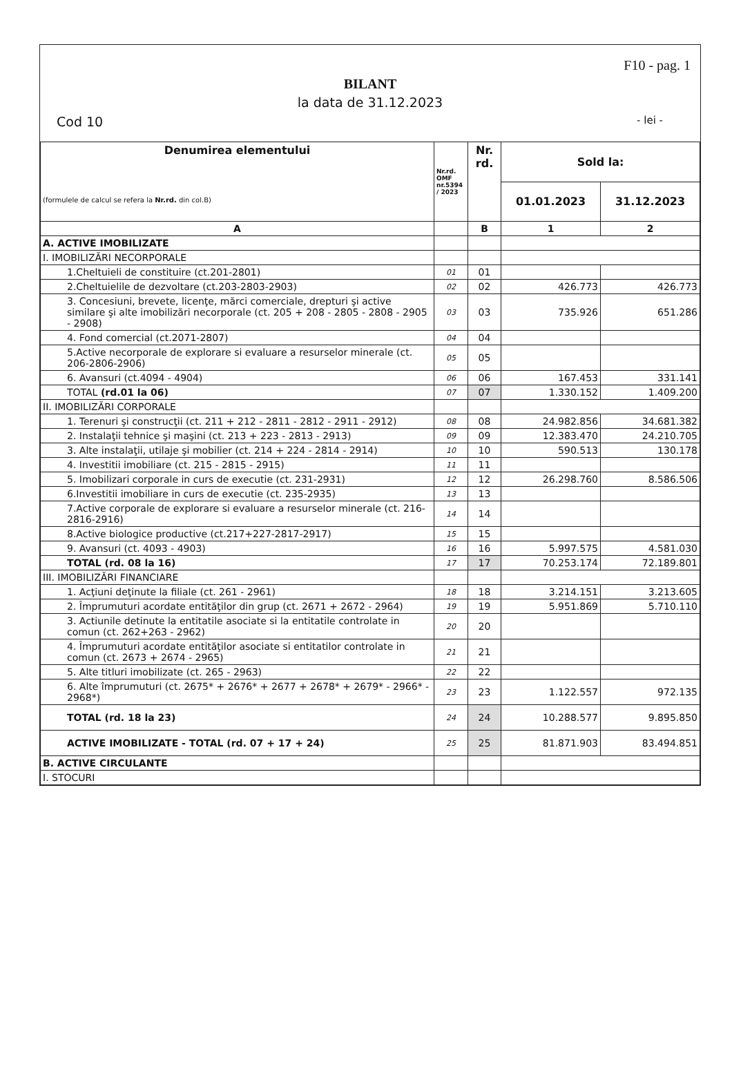F10 - pag. 1
BILANT
la data de 31.12.2023
Cod 10 - lei -
| Denumirea elementului (formulele de calcul se refera la Nr.rd. din col.B) | Nr.rd. OMF nr.5394 / 2023 | Nr. rd. | Sold la: | |
| --- | --- | --- | --- | --- |
| | | | 01.01.2023 | 31.12.2023 |
| A | | B | 1 | 2 |
| A. ACTIVE IMOBILIZATE | | | | |
| I. IMOBILIZĂRI NECORPORALE | | | | |
| 1.Cheltuieli de constituire (ct.201-2801) | 01 | 01 | | |
| 2.Cheltuielile de dezvoltare (ct.203-2803-2903) | 02 | 02 | 426.773 | 426.773 |
| 3. Concesiuni, brevete, licenţe, mărci comerciale, drepturi şi active similare şi alte imobilizări necorporale (ct. 205 + 208 - 2805 - 2808 - 2905 - 2908) | 03 | 03 | 735.926 | 651.286 |
| 4. Fond comercial (ct.2071-2807) | 04 | 04 | | |
| 5.Active necorporale de explorare si evaluare a resurselor minerale (ct. 206-2806-2906) | 05 | 05 | | |
| 6. Avansuri (ct.4094 - 4904) | 06 | 06 | 167.453 | 331.141 |
| TOTAL (rd.01 la 06) | 07 | 07 | 1.330.152 | 1.409.200 |
| II. IMOBILIZĂRI CORPORALE | | | | |
| 1. Terenuri şi construcţii (ct. 211 + 212 - 2811 - 2812 - 2911 - 2912) | 08 | 08 | 24.982.856 | 34.681.382 |
| 2. Instalaţii tehnice şi maşini (ct. 213 + 223 - 2813 - 2913) | 09 | 09 | 12.383.470 | 24.210.705 |
| 3. Alte instalaţii, utilaje şi mobilier (ct. 214 + 224 - 2814 - 2914) | 10 | 10 | 590.513 | 130.178 |
| 4. Investitii imobiliare (ct. 215 - 2815 - 2915) | 11 | 11 | | |
| 5. Imobilizari corporale in curs de executie (ct. 231-2931) | 12 | 12 | 26.298.760 | 8.586.506 |
| 6.Investitii imobiliare in curs de executie (ct. 235-2935) | 13 | 13 | | |
| 7.Active corporale de explorare si evaluare a resurselor minerale (ct. 216-2816-2916) | 14 | 14 | | |
| 8.Active biologice productive (ct.217+227-2817-2917) | 15 | 15 | | |
| 9. Avansuri (ct. 4093 - 4903) | 16 | 16 | 5.997.575 | 4.581.030 |
| TOTAL (rd. 08 la 16) | 17 | 17 | 70.253.174 | 72.189.801 |
| III. IMOBILIZĂRI FINANCIARE | | | | |
| 1. Acţiuni deţinute la filiale (ct. 261 - 2961) | 18 | 18 | 3.214.151 | 3.213.605 |
| 2. Împrumuturi acordate entităţilor din grup (ct. 2671 + 2672 - 2964) | 19 | 19 | 5.951.869 | 5.710.110 |
| 3. Actiunile detinute la entitatile asociate si la entitatile controlate in comun (ct. 262+263 - 2962) | 20 | 20 | | |
| 4. Împrumuturi acordate entităţilor asociate si entitatilor controlate in comun (ct. 2673 + 2674 - 2965) | 21 | 21 | | |
| 5. Alte titluri imobilizate (ct. 265 - 2963) | 22 | 22 | | |
| 6. Alte împrumuturi (ct. 2675* + 2676* + 2677 + 2678* + 2679* - 2966* - 2968*) | 23 | 23 | 1.122.557 | 972.135 |
| TOTAL (rd. 18 la 23) | 24 | 24 | 10.288.577 | 9.895.850 |
| ACTIVE IMOBILIZATE - TOTAL (rd. 07 + 17 + 24) | 25 | 25 | 81.871.903 | 83.494.851 |
| B. ACTIVE CIRCULANTE | | | | |
| I. STOCURI | | | | |